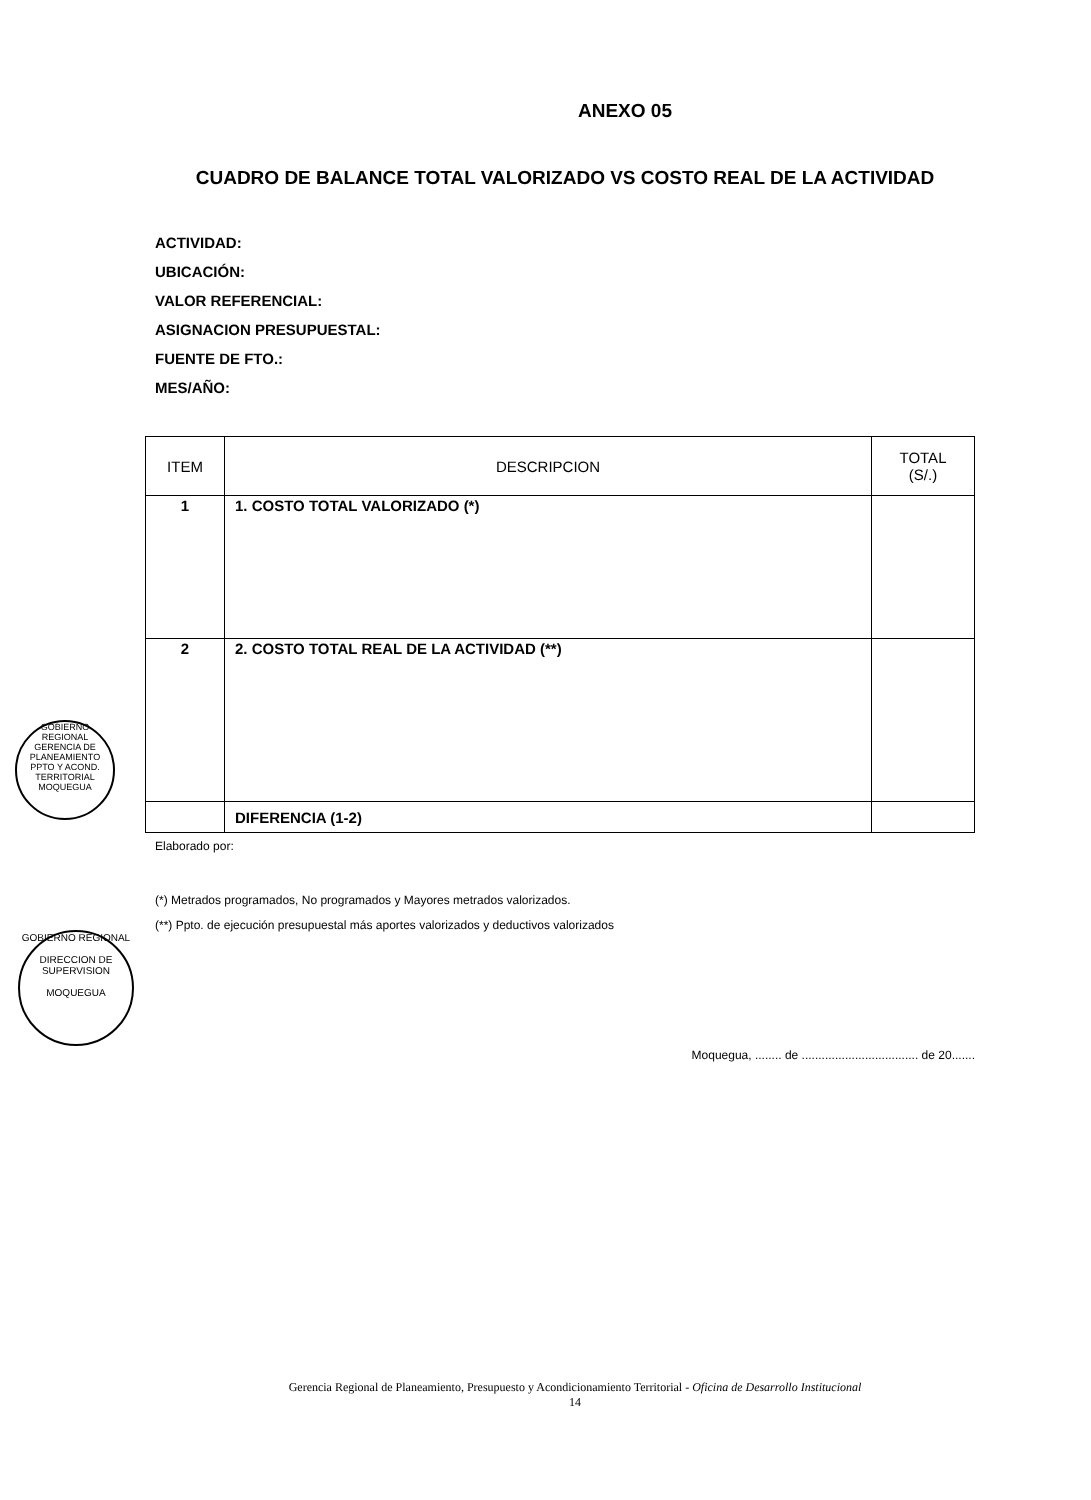ANEXO 05
CUADRO DE BALANCE TOTAL VALORIZADO VS COSTO REAL DE LA ACTIVIDAD
ACTIVIDAD:
UBICACIÓN:
VALOR REFERENCIAL:
ASIGNACION PRESUPUESTAL:
FUENTE DE FTO.:
MES/AÑO:
| ITEM | DESCRIPCION | TOTAL (S/.) |
| --- | --- | --- |
| 1 | 1. COSTO TOTAL VALORIZADO (*) | |
| 2 | 2. COSTO TOTAL REAL DE LA ACTIVIDAD (**) | |
| | DIFERENCIA (1-2) | |
Elaborado por:
(*) Metrados programados, No programados y Mayores metrados valorizados.
(**) Ppto. de ejecución presupuestal más aportes valorizados y deductivos valorizados
Moqueguа, ........ de ................................... de 20.......
GOBIERNO REGIONAL
GERENCIA DE PLANEAMIENTO PPTO Y ACOND. TERRITORIAL
MOQUEGUA
GOBIERNO REGIONAL
DIRECCION DE SUPERVISION
MOQUEGUA
Gerencia Regional de Planeamiento, Presupuesto y Acondicionamiento Territorial - Oficina de Desarrollo Institucional
14